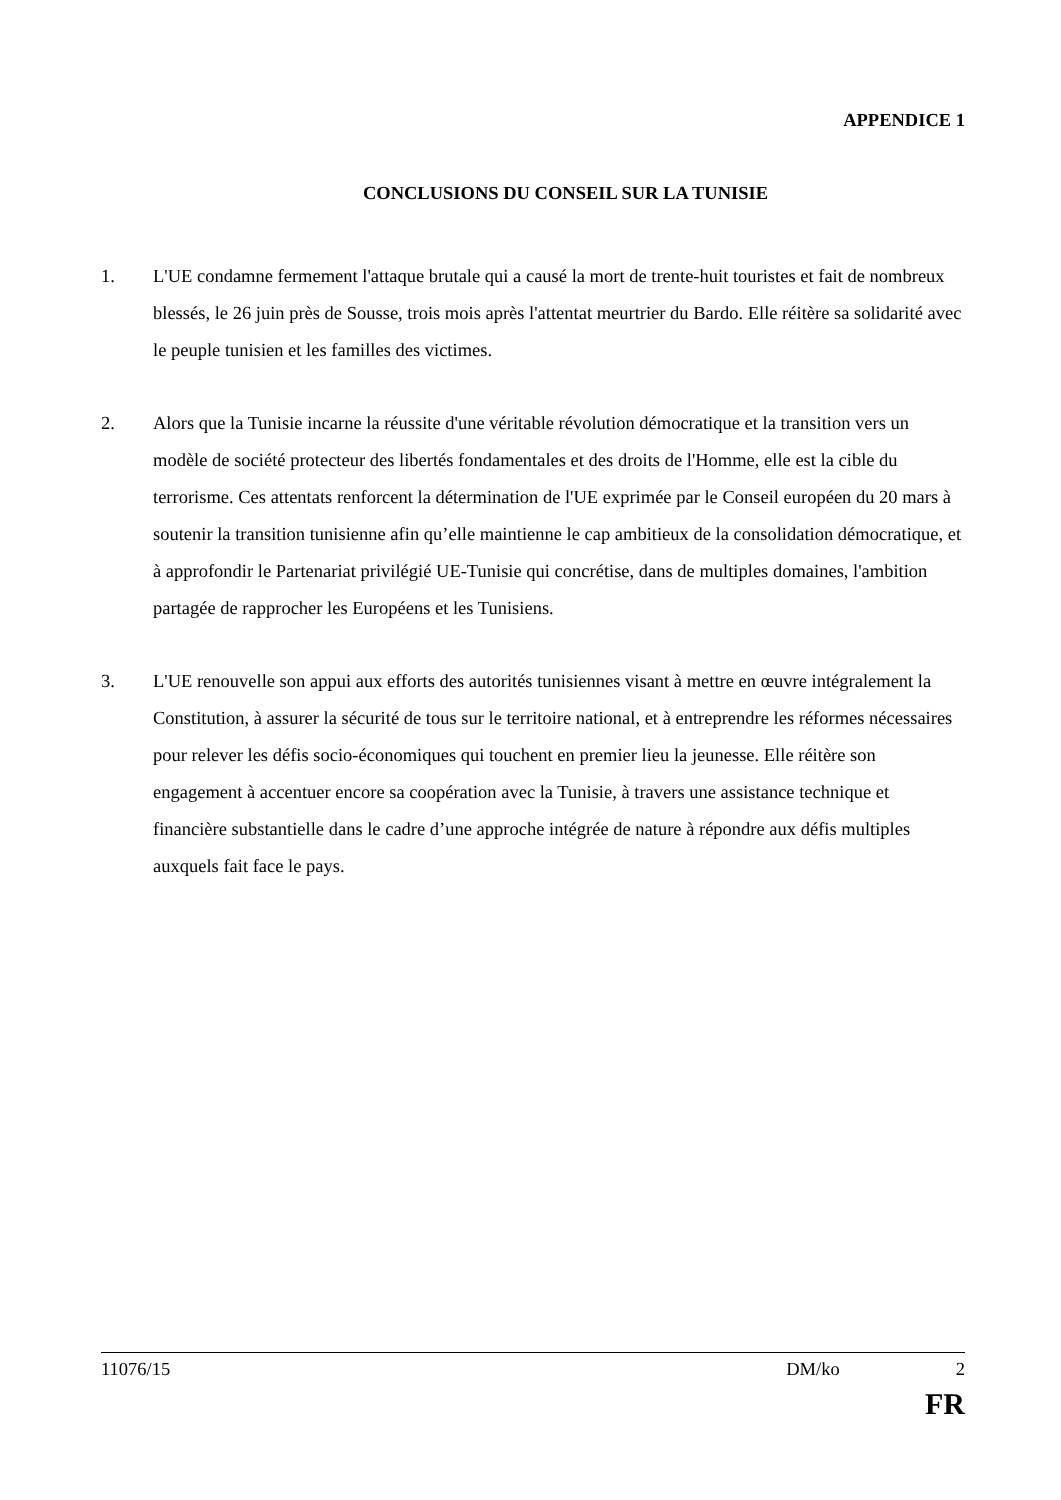APPENDICE 1
CONCLUSIONS DU CONSEIL SUR LA TUNISIE
1. L'UE condamne fermement l'attaque brutale qui a causé la mort de trente-huit touristes et fait de nombreux blessés, le 26 juin près de Sousse, trois mois après l'attentat meurtrier du Bardo. Elle réitère sa solidarité avec le peuple tunisien et les familles des victimes.
2. Alors que la Tunisie incarne la réussite d'une véritable révolution démocratique et la transition vers un modèle de société protecteur des libertés fondamentales et des droits de l'Homme, elle est la cible du terrorisme. Ces attentats renforcent la détermination de l'UE exprimée par le Conseil européen du 20 mars à soutenir la transition tunisienne afin qu’elle maintienne le cap ambitieux de la consolidation démocratique, et à approfondir le Partenariat privilégié UE-Tunisie qui concrétise, dans de multiples domaines, l'ambition partagée de rapprocher les Européens et les Tunisiens.
3. L'UE renouvelle son appui aux efforts des autorités tunisiennes visant à mettre en œuvre intégralement la Constitution, à assurer la sécurité de tous sur le territoire national, et à entreprendre les réformes nécessaires pour relever les défis socio-économiques qui touchent en premier lieu la jeunesse. Elle réitère son engagement à accentuer encore sa coopération avec la Tunisie, à travers une assistance technique et financière substantielle dans le cadre d’une approche intégrée de nature à répondre aux défis multiples auxquels fait face le pays.
11076/15 DM/ko 2
FR